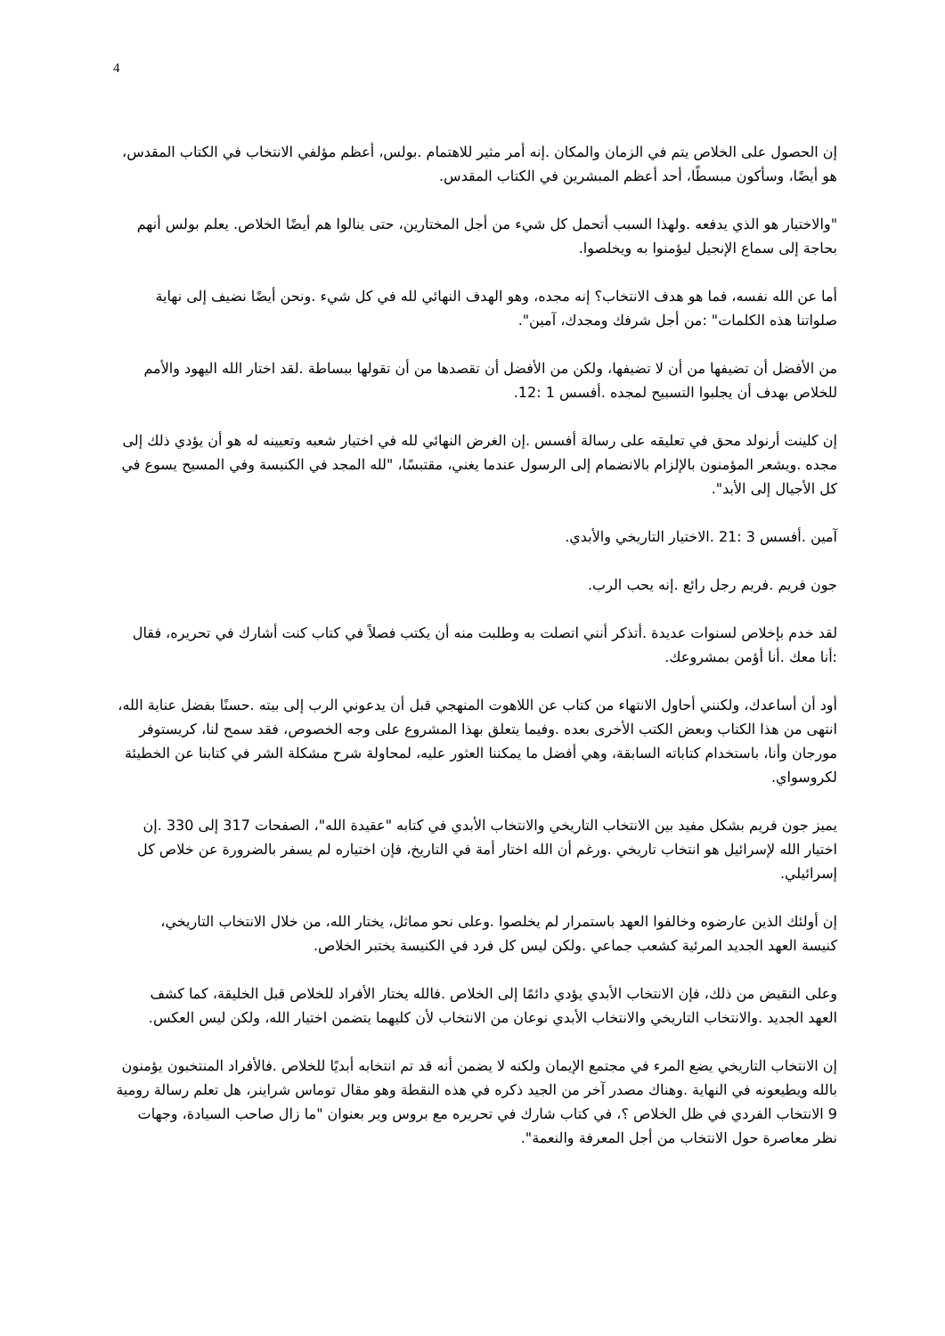4
إن الحصول على الخلاص يتم في الزمان والمكان .إنه أمر مثير للاهتمام .بولس، أعظم مؤلفي الانتخاب في الكتاب المقدس، هو أيضًا، وسأكون مبسطًا، أحد أعظم المبشرين في الكتاب المقدس.
"والاختيار هو الذي يدفعه .ولهذا السبب أتحمل كل شيء من أجل المختارين، حتى ينالوا هم أيضًا الخلاص. يعلم بولس أنهم بحاجة إلى سماع الإنجيل ليؤمنوا به ويخلصوا.
أما عن الله نفسه، فما هو هدف الانتخاب؟ إنه مجده، وهو الهدف النهائي لله في كل شيء .ونحن أيضًا نضيف إلى نهاية صلواتنا هذه الكلمات" :من أجل شرفك ومجدك، آمين".
من الأفضل أن تضيفها من أن لا تضيفها، ولكن من الأفضل أن تقصدها من أن تقولها ببساطة .لقد اختار الله اليهود والأمم للخلاص بهدف أن يجلبوا التسبيح لمجده .أفسس 1 :12.
إن كلينت أرنولد محق في تعليقه على رسالة أفسس .إن الغرض النهائي لله في اختيار شعبه وتعيينه له هو أن يؤدي ذلك إلى مجده .ويشعر المؤمنون بالإلزام بالانضمام إلى الرسول عندما يغني، مقتبسًا، "لله المجد في الكنيسة وفي المسيح يسوع في كل الأجيال إلى الأبد".
آمين .أفسس 3 :21 .الاختيار التاريخي والأبدي.
جون فريم .فريم رجل رائع .إنه يحب الرب.
لقد خدم بإخلاص لسنوات عديدة .أتذكر أنني اتصلت به وطلبت منه أن يكتب فصلاً في كتاب كنت أشارك في تحريره، فقال :أنا معك .أنا أؤمن بمشروعك.
أود أن أساعدك، ولكنني أحاول الانتهاء من كتاب عن اللاهوت المنهجي قبل أن يدعوني الرب إلى بيته .حسنًا بفضل عناية الله، انتهى من هذا الكتاب وبعض الكتب الأخرى بعده .وفيما يتعلق بهذا المشروع على وجه الخصوص، فقد سمح لنا، كريستوفر مورجان وأنا، باستخدام كتاباته السابقة، وهي أفضل ما يمكننا العثور عليه، لمحاولة شرح مشكلة الشر في كتابنا عن الخطيئة لكروسواي.
يميز جون فريم بشكل مفيد بين الانتخاب التاريخي والانتخاب الأبدي في كتابه "عقيدة الله"، الصفحات 317 إلى 330 .إن اختيار الله لإسرائيل هو انتخاب تاريخي .ورغم أن الله اختار أمة في التاريخ، فإن اختياره لم يسفر بالضرورة عن خلاص كل إسرائيلي.
إن أولئك الذين عارضوه وخالفوا العهد باستمرار لم يخلصوا .وعلى نحو مماثل، يختار الله، من خلال الانتخاب التاريخي، كنيسة العهد الجديد المرئية كشعب جماعي .ولكن ليس كل فرد في الكنيسة يختبر الخلاص.
وعلى النقيض من ذلك، فإن الانتخاب الأبدي يؤدي دائمًا إلى الخلاص .فالله يختار الأفراد للخلاص قبل الخليقة، كما كشف العهد الجديد .والانتخاب التاريخي والانتخاب الأبدي نوعان من الانتخاب لأن كليهما يتضمن اختيار الله، ولكن ليس العكس.
إن الانتخاب التاريخي يضع المرء في مجتمع الإيمان ولكنه لا يضمن أنه قد تم انتخابه أبديًا للخلاص .فالأفراد المنتخبون يؤمنون بالله ويطيعونه في النهاية .وهناك مصدر آخر من الجيد ذكره في هذه النقطة وهو مقال توماس شراينر، هل تعلم رسالة رومية 9 الانتخاب الفردي في ظل الخلاص ؟، في كتاب شارك في تحريره مع بروس وير بعنوان "ما زال صاحب السيادة، وجهات نظر معاصرة حول الانتخاب من أجل المعرفة والنعمة".